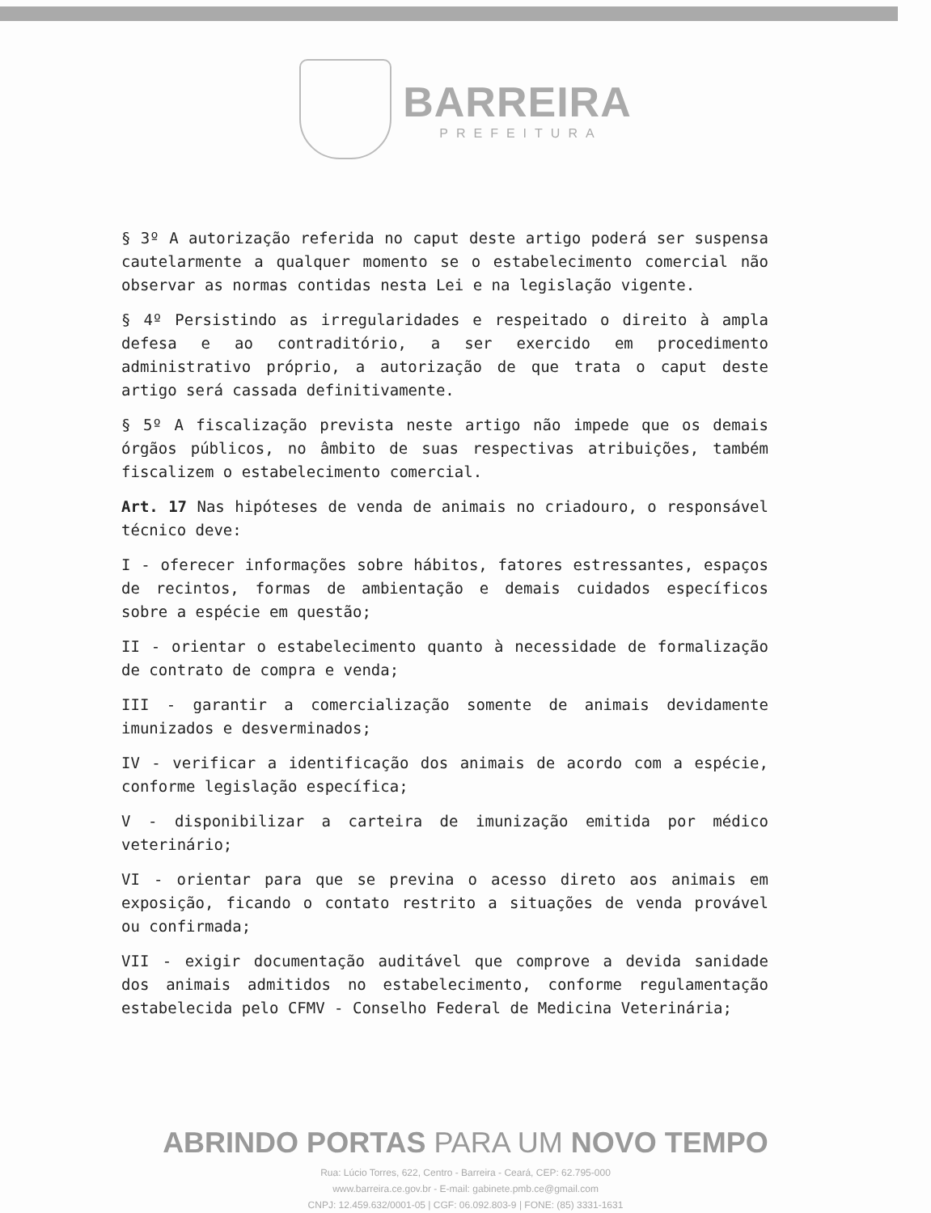BARREIRA
PREFEITURA
§ 3º A autorização referida no caput deste artigo poderá ser suspensa cautelarmente a qualquer momento se o estabelecimento comercial não observar as normas contidas nesta Lei e na legislação vigente.
§ 4º Persistindo as irregularidades e respeitado o direito à ampla defesa e ao contraditório, a ser exercido em procedimento administrativo próprio, a autorização de que trata o caput deste artigo será cassada definitivamente.
§ 5º A fiscalização prevista neste artigo não impede que os demais órgãos públicos, no âmbito de suas respectivas atribuições, também fiscalizem o estabelecimento comercial.
Art. 17 Nas hipóteses de venda de animais no criadouro, o responsável técnico deve:
I - oferecer informações sobre hábitos, fatores estressantes, espaços de recintos, formas de ambientação e demais cuidados específicos sobre a espécie em questão;
II - orientar o estabelecimento quanto à necessidade de formalização de contrato de compra e venda;
III - garantir a comercialização somente de animais devidamente imunizados e desverminados;
IV - verificar a identificação dos animais de acordo com a espécie, conforme legislação específica;
V - disponibilizar a carteira de imunização emitida por médico veterinário;
VI - orientar para que se previna o acesso direto aos animais em exposição, ficando o contato restrito a situações de venda provável ou confirmada;
VII - exigir documentação auditável que comprove a devida sanidade dos animais admitidos no estabelecimento, conforme regulamentação estabelecida pelo CFMV - Conselho Federal de Medicina Veterinária;
ABRINDO PORTAS PARA UM NOVO TEMPO
Rua: Lúcio Torres, 622, Centro - Barreira - Ceará, CEP: 62.795-000
www.barreira.ce.gov.br - E-mail: gabinete.pmb.ce@gmail.com
CNPJ: 12.459.632/0001-05 | CGF: 06.092.803-9 | FONE: (85) 3331-1631